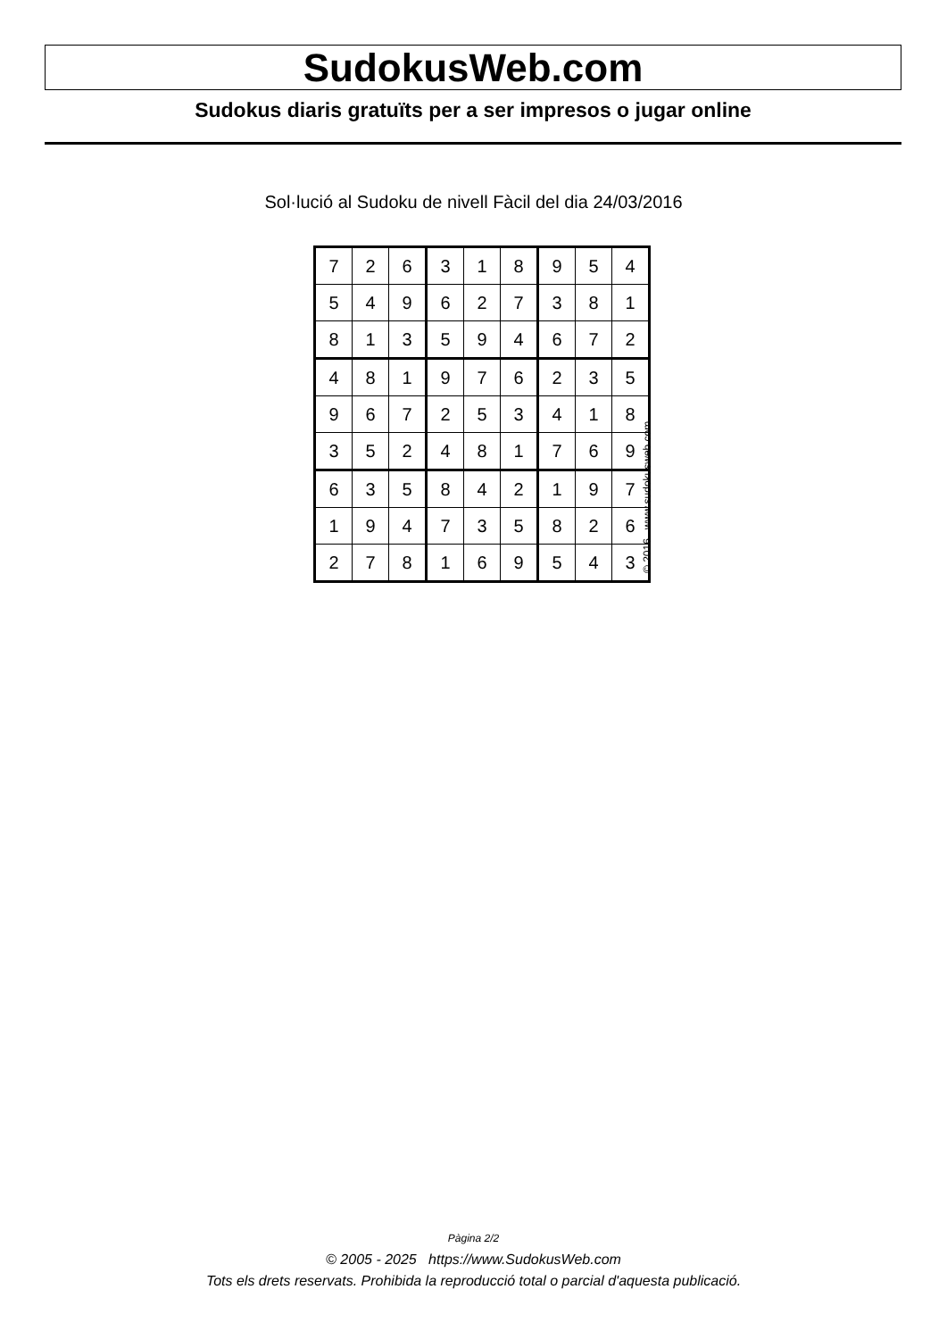SudokusWeb.com
Sudokus diaris gratuïts per a ser impresos o jugar online
Sol·lució al Sudoku de nivell Fàcil del dia 24/03/2016
| 7 | 2 | 6 | 3 | 1 | 8 | 9 | 5 | 4 |
| 5 | 4 | 9 | 6 | 2 | 7 | 3 | 8 | 1 |
| 8 | 1 | 3 | 5 | 9 | 4 | 6 | 7 | 2 |
| 4 | 8 | 1 | 9 | 7 | 6 | 2 | 3 | 5 |
| 9 | 6 | 7 | 2 | 5 | 3 | 4 | 1 | 8 |
| 3 | 5 | 2 | 4 | 8 | 1 | 7 | 6 | 9 |
| 6 | 3 | 5 | 8 | 4 | 2 | 1 | 9 | 7 |
| 1 | 9 | 4 | 7 | 3 | 5 | 8 | 2 | 6 |
| 2 | 7 | 8 | 1 | 6 | 9 | 5 | 4 | 3 |
© 2016 www.sudokusweb.com
Pàgina 2/2
© 2005 - 2025 https://www.SudokusWeb.com
Tots els drets reservats. Prohibida la reproducció total o parcial d'aquesta publicació.